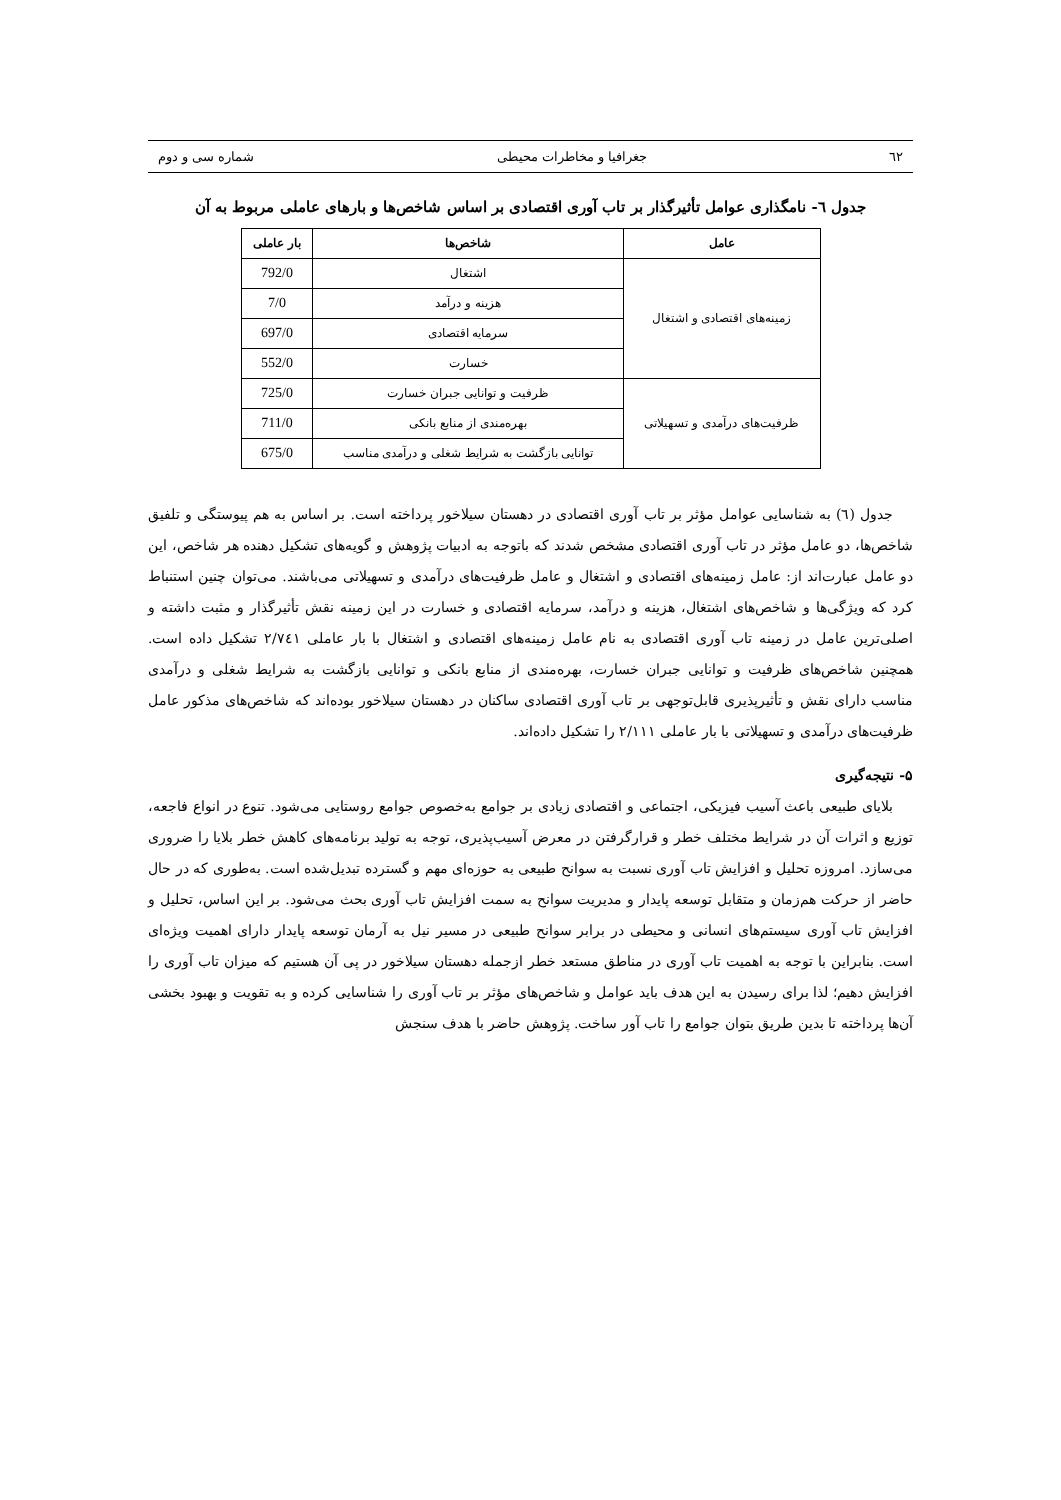٦٢ جغرافیا و مخاطرات محیطی شماره سی و دوم
جدول ٦- نامگذاری عوامل تأثیرگذار بر تاب آوری اقتصادی بر اساس شاخص‌ها و بارهای عاملی مربوط به آن
| عامل | شاخص‌ها | بار عاملی |
| --- | --- | --- |
| زمینه‌های اقتصادی و اشتغال | اشتغال | 792/0 |
| | هزینه و درآمد | 7/0 |
| | سرمایه اقتصادی | 697/0 |
| | خسارت | 552/0 |
| ظرفیت‌های درآمدی و تسهیلاتی | ظرفیت و توانایی جبران خسارت | 725/0 |
| | بهره‌مندی از منابع بانکی | 711/0 |
| | توانایی بازگشت به شرایط شغلی و درآمدی مناسب | 675/0 |
جدول (٦) به شناسایی عوامل مؤثر بر تاب آوری اقتصادی در دهستان سیلاخور پرداخته است. بر اساس به هم پیوستگی و تلفیق شاخص‌ها، دو عامل مؤثر در تاب آوری اقتصادی مشخص شدند که باتوجه به ادبیات پژوهش و گویه‌های تشکیل دهنده هر شاخص، این دو عامل عبارت‌اند از: عامل زمینه‌های اقتصادی و اشتغال و عامل ظرفیت‌های درآمدی و تسهیلاتی می‌باشند. می‌توان چنین استنباط کرد که ویژگی‌ها و شاخص‌های اشتغال، هزینه و درآمد، سرمایه اقتصادی و خسارت در این زمینه نقش تأثیرگذار و مثبت داشته و اصلی‌ترین عامل در زمینه تاب آوری اقتصادی به نام عامل زمینه‌های اقتصادی و اشتغال با بار عاملی ۲/۷٤۱ تشکیل داده است. همچنین شاخص‌های ظرفیت و توانایی جبران خسارت، بهره‌مندی از منابع بانکی و توانایی بازگشت به شرایط شغلی و درآمدی مناسب دارای نقش و تأثیرپذیری قابل‌توجهی بر تاب آوری اقتصادی ساکنان در دهستان سیلاخور بوده‌اند که شاخص‌های مذکور عامل ظرفیت‌های درآمدی و تسهیلاتی با بار عاملی ۲/۱۱۱ را تشکیل داده‌اند.
۵- نتیجه‌گیری
بلایای طبیعی باعث آسیب فیزیکی، اجتماعی و اقتصادی زیادی بر جوامع به‌خصوص جوامع روستایی می‌شود. تنوع در انواع فاجعه، توزیع و اثرات آن در شرایط مختلف خطر و قرارگرفتن در معرض آسیب‌پذیری، توجه به تولید برنامه‌های کاهش خطر بلایا را ضروری می‌سازد. امروزه تحلیل و افزایش تاب آوری نسبت به سوانح طبیعی به حوزه‌ای مهم و گسترده تبدیل‌شده است. به‌طوری که در حال حاضر از حرکت هم‌زمان و متقابل توسعه پایدار و مدیریت سوانح به سمت افزایش تاب آوری بحث می‌شود. بر این اساس، تحلیل و افزایش تاب آوری سیستم‌های انسانی و محیطی در برابر سوانح طبیعی در مسیر نیل به آرمان توسعه پایدار دارای اهمیت ویژه‌ای است. بنابراین با توجه به اهمیت تاب آوری در مناطق مستعد خطر ازجمله دهستان سیلاخور در پی آن هستیم که میزان تاب آوری را افزایش دهیم؛ لذا برای رسیدن به این هدف باید عوامل و شاخص‌های مؤثر بر تاب آوری را شناسایی کرده و به تقویت و بهبود بخشی آن‌ها پرداخته تا بدین طریق بتوان جوامع را تاب آور ساخت. پژوهش حاضر با هدف سنجش